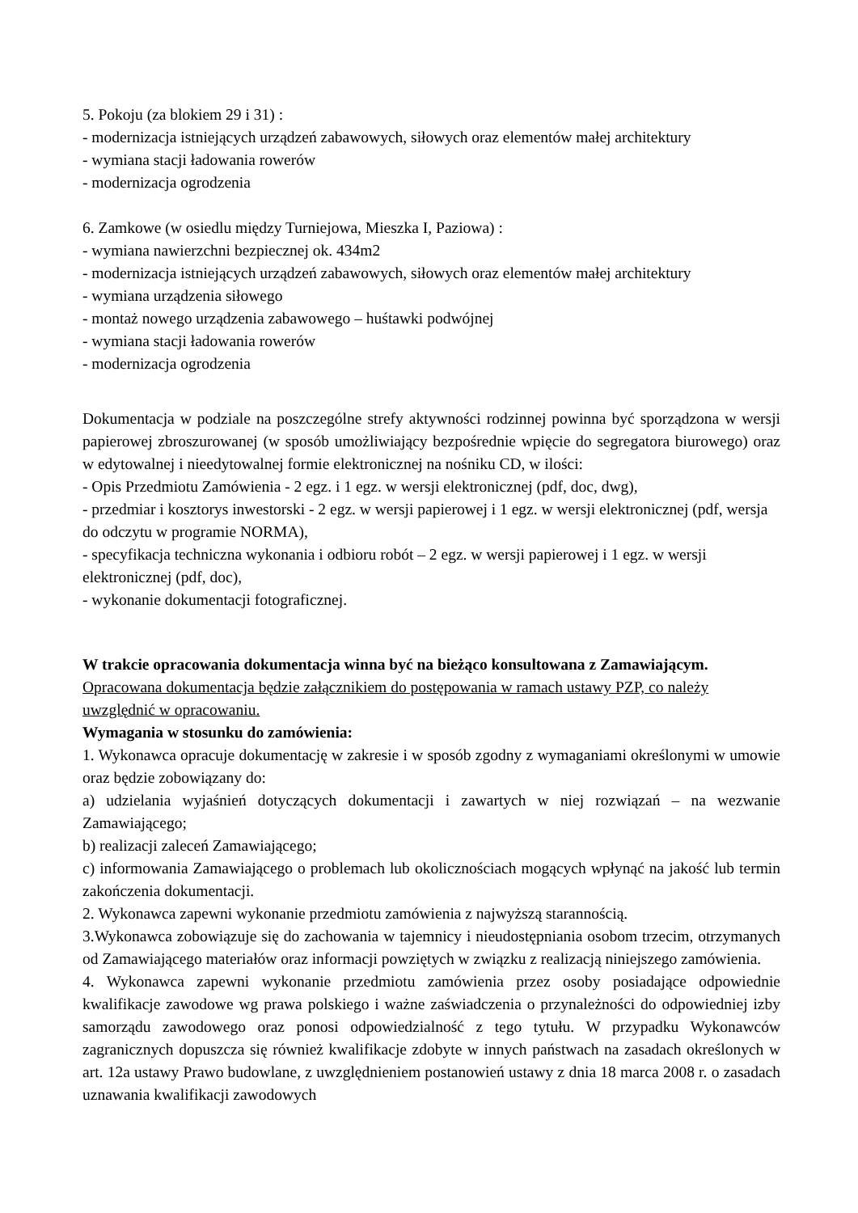5. Pokoju (za blokiem 29 i 31) :
- modernizacja istniejących urządzeń zabawowych, siłowych oraz elementów małej architektury
- wymiana stacji ładowania rowerów
- modernizacja ogrodzenia
6. Zamkowe (w osiedlu między Turniejowa, Mieszka I, Paziowa) :
- wymiana nawierzchni bezpiecznej ok. 434m2
- modernizacja istniejących urządzeń zabawowych, siłowych oraz elementów małej architektury
- wymiana urządzenia siłowego
- montaż nowego urządzenia zabawowego – huśtawki podwójnej
- wymiana stacji ładowania rowerów
- modernizacja ogrodzenia
Dokumentacja w podziale na poszczególne strefy aktywności rodzinnej powinna być sporządzona w wersji papierowej zbroszurowanej (w sposób umożliwiający bezpośrednie wpięcie do segregatora biurowego) oraz w edytowalnej i nieedytowalnej formie elektronicznej na nośniku CD, w ilości:
- Opis Przedmiotu Zamówienia - 2 egz. i 1 egz. w wersji elektronicznej (pdf, doc, dwg),
- przedmiar i kosztorys inwestorski - 2 egz. w wersji papierowej i 1 egz. w wersji elektronicznej (pdf, wersja do odczytu w programie NORMA),
- specyfikacja techniczna wykonania i odbioru robót – 2 egz. w wersji papierowej i 1 egz. w wersji elektronicznej (pdf, doc),
- wykonanie dokumentacji fotograficznej.
W trakcie opracowania dokumentacja winna być na bieżąco konsultowana z Zamawiającym.
Opracowana dokumentacja będzie załącznikiem do postępowania w ramach ustawy PZP, co należy uwzględnić w opracowaniu.
Wymagania w stosunku do zamówienia:
1. Wykonawca opracuje dokumentację w zakresie i w sposób zgodny z wymaganiami określonymi w umowie oraz będzie zobowiązany do:
a) udzielania wyjaśnień dotyczących dokumentacji i zawartych w niej rozwiązań – na wezwanie Zamawiającego;
b) realizacji zaleceń Zamawiającego;
c) informowania Zamawiającego o problemach lub okolicznościach mogących wpłynąć na jakość lub termin zakończenia dokumentacji.
2. Wykonawca zapewni wykonanie przedmiotu zamówienia z najwyższą starannością.
3.Wykonawca zobowiązuje się do zachowania w tajemnicy i nieudostępniania osobom trzecim, otrzymanych od Zamawiającego materiałów oraz informacji powziętych w związku z realizacją niniejszego zamówienia.
4. Wykonawca zapewni wykonanie przedmiotu zamówienia przez osoby posiadające odpowiednie kwalifikacje zawodowe wg prawa polskiego i ważne zaświadczenia o przynależności do odpowiedniej izby samorządu zawodowego oraz ponosi odpowiedzialność z tego tytułu. W przypadku Wykonawców zagranicznych dopuszcza się również kwalifikacje zdobyte w innych państwach na zasadach określonych w art. 12a ustawy Prawo budowlane, z uwzględnieniem postanowień ustawy z dnia 18 marca 2008 r. o zasadach uznawania kwalifikacji zawodowych